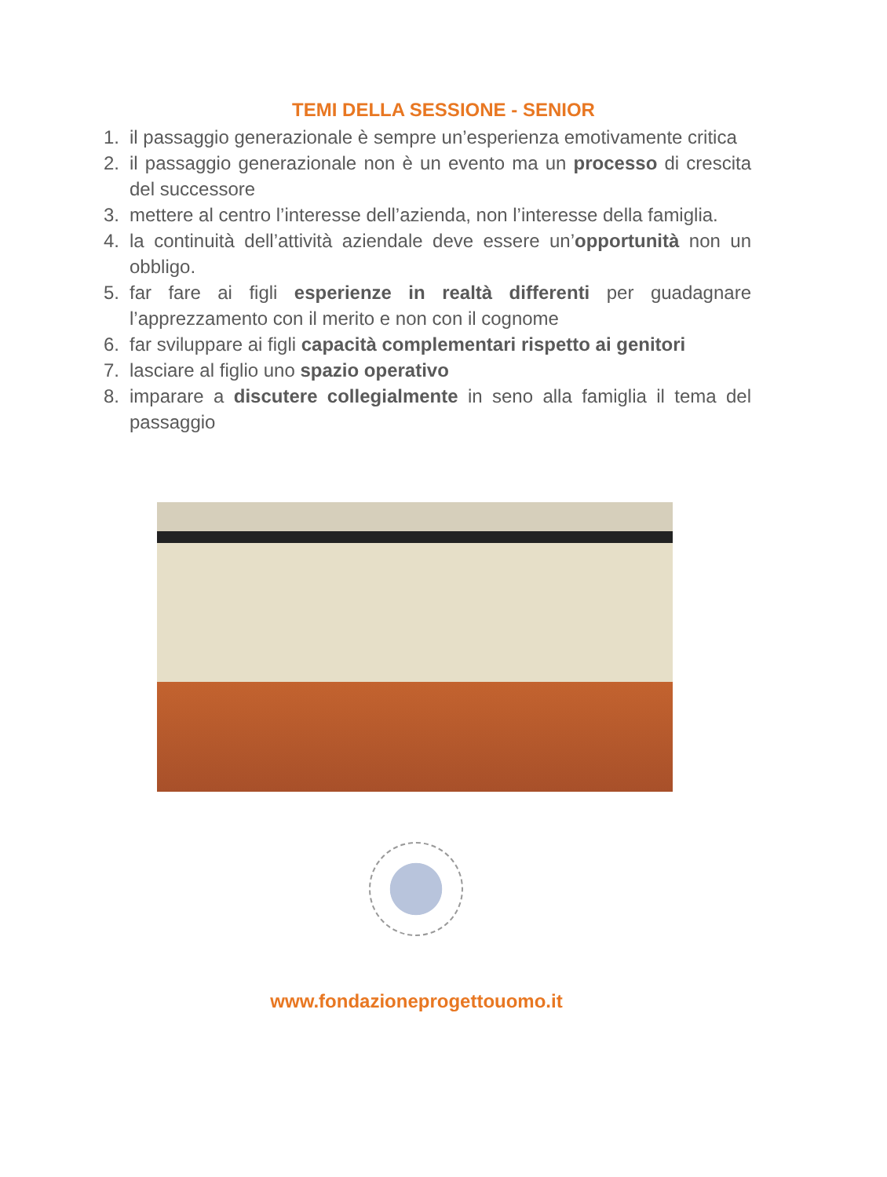TEMI DELLA SESSIONE - SENIOR
1. il passaggio generazionale è sempre un’esperienza emotivamente critica
2. il passaggio generazionale non è un evento ma un processo di crescita del successore
3. mettere al centro l’interesse dell’azienda, non l’interesse della famiglia.
4. la continuità dell’attività aziendale deve essere un’opportunità non un obbligo.
5. far fare ai figli esperienze in realtà differenti per guadagnare l’apprezzamento con il merito e non con il cognome
6. far sviluppare ai figli capacità complementari rispetto ai genitori
7. lasciare al figlio uno spazio operativo
8. imparare a discutere collegialmente in seno alla famiglia il tema del passaggio
www.fondazioneprogettouomo.it